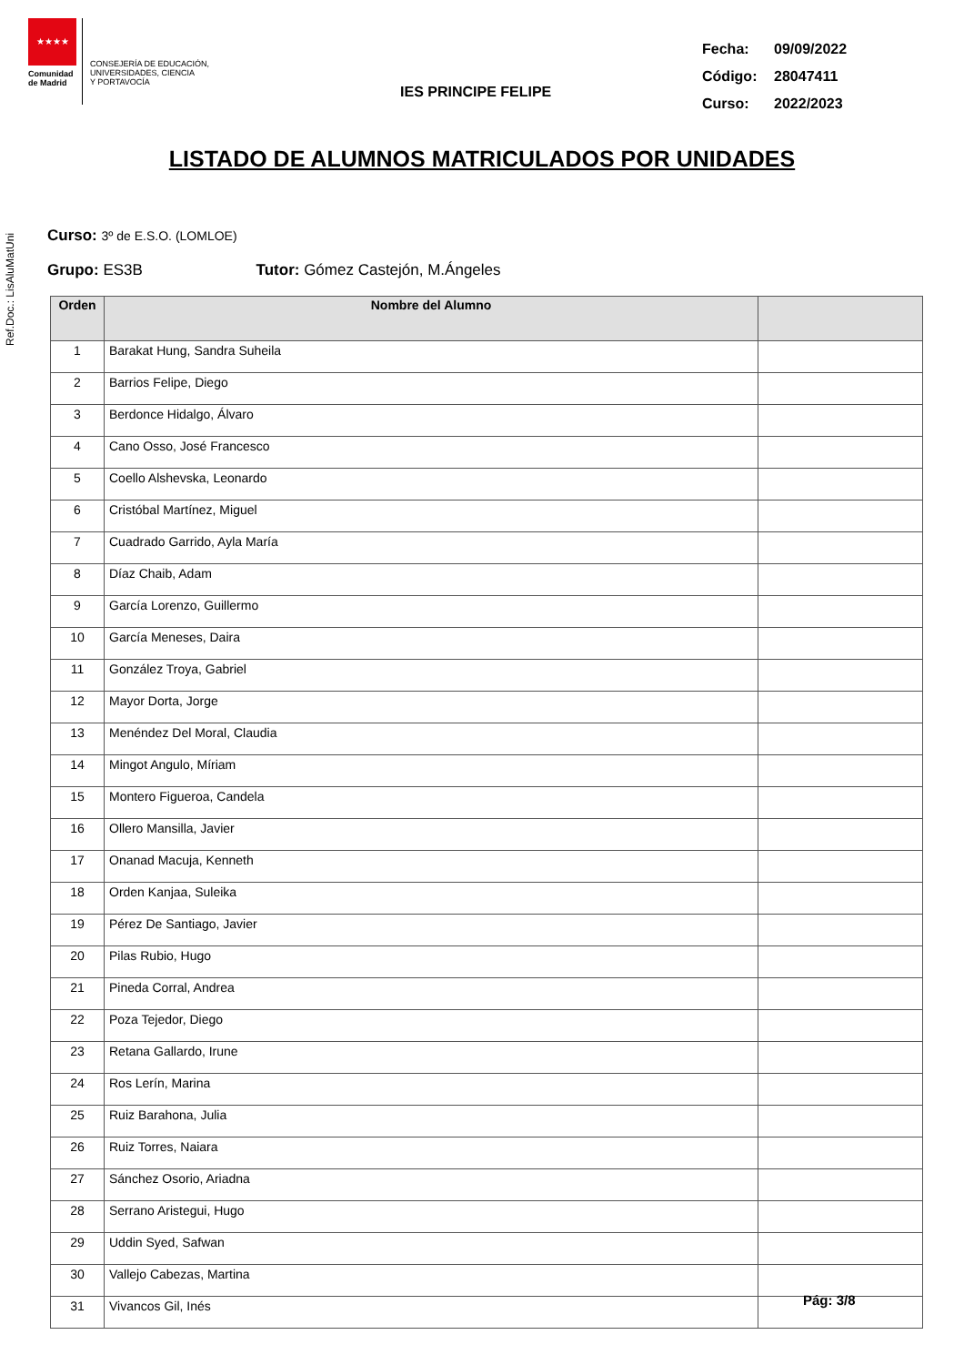Ref.Doc.: LisAluMatUni
★★★★
Comunidad de Madrid
CONSEJERÍA DE EDUCACIÓN,
UNIVERSIDADES, CIENCIA
Y PORTAVOCÍA
IES PRINCIPE FELIPE
| Fecha: | 09/09/2022 |
| Código: | 28047411 |
| Curso: | 2022/2023 |
LISTADO DE ALUMNOS MATRICULADOS POR UNIDADES
Curso: 3º de E.S.O. (LOMLOE)
Grupo: ES3B Tutor: Gómez Castejón, M.Ángeles
| Orden | Nombre del Alumno | |
| --- | --- | --- |
| 1 | Barakat Hung, Sandra Suheila | |
| 2 | Barrios Felipe, Diego | |
| 3 | Berdonce Hidalgo, Álvaro | |
| 4 | Cano Osso, José Francesco | |
| 5 | Coello Alshevska, Leonardo | |
| 6 | Cristóbal Martínez, Miguel | |
| 7 | Cuadrado Garrido, Ayla María | |
| 8 | Díaz Chaib, Adam | |
| 9 | García Lorenzo, Guillermo | |
| 10 | García Meneses, Daira | |
| 11 | González Troya, Gabriel | |
| 12 | Mayor Dorta, Jorge | |
| 13 | Menéndez Del Moral, Claudia | |
| 14 | Mingot Angulo, Míriam | |
| 15 | Montero Figueroa, Candela | |
| 16 | Ollero Mansilla, Javier | |
| 17 | Onanad Macuja, Kenneth | |
| 18 | Orden Kanjaa, Suleika | |
| 19 | Pérez De Santiago, Javier | |
| 20 | Pilas Rubio, Hugo | |
| 21 | Pineda Corral, Andrea | |
| 22 | Poza Tejedor, Diego | |
| 23 | Retana Gallardo, Irune | |
| 24 | Ros Lerín, Marina | |
| 25 | Ruiz Barahona, Julia | |
| 26 | Ruiz Torres, Naiara | |
| 27 | Sánchez Osorio, Ariadna | |
| 28 | Serrano Aristegui, Hugo | |
| 29 | Uddin Syed, Safwan | |
| 30 | Vallejo Cabezas, Martina | |
| 31 | Vivancos Gil, Inés | |
Pág: 3/8